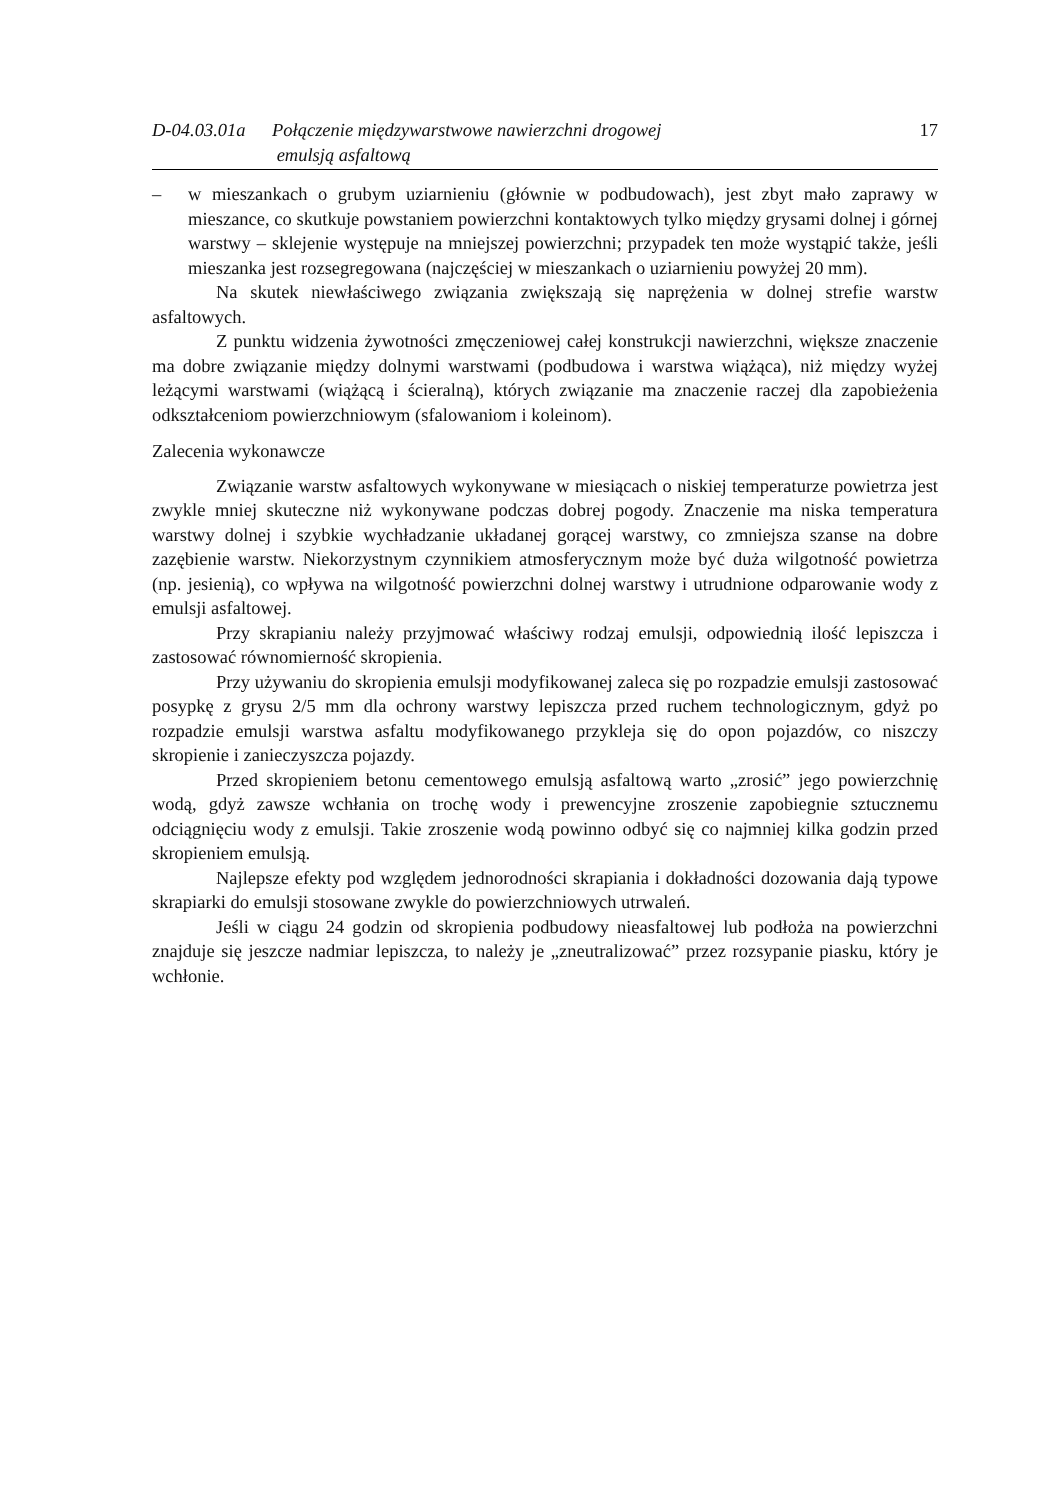D-04.03.01a
Połączenie międzywarstwowe nawierzchni drogowej
emulsją asfaltową
17
– w mieszankach o grubym uziarnieniu (głównie w podbudowach), jest zbyt mało zaprawy w mieszance, co skutkuje powstaniem powierzchni kontaktowych tylko między grysami dolnej i górnej warstwy – sklejenie występuje na mniejszej powierzchni; przypadek ten może wystąpić także, jeśli mieszanka jest rozsegregowana (najczęściej w mieszankach o uziarnieniu powyżej 20 mm).
Na skutek niewłaściwego związania zwiększają się naprężenia w dolnej strefie warstw asfaltowych.
Z punktu widzenia żywotności zmęczeniowej całej konstrukcji nawierzchni, większe znaczenie ma dobre związanie między dolnymi warstwami (podbudowa i warstwa wiążąca), niż między wyżej leżącymi warstwami (wiążącą i ścieralną), których związanie ma znaczenie raczej dla zapobieżenia odkształceniom powierzchniowym (sfalowaniom i koleinom).
Zalecenia wykonawcze
Związanie warstw asfaltowych wykonywane w miesiącach o niskiej temperaturze powietrza jest zwykle mniej skuteczne niż wykonywane podczas dobrej pogody. Znaczenie ma niska temperatura warstwy dolnej i szybkie wychładzanie układanej gorącej warstwy, co zmniejsza szanse na dobre zazębienie warstw. Niekorzystnym czynnikiem atmosferycznym może być duża wilgotność powietrza (np. jesienią), co wpływa na wilgotność powierzchni dolnej warstwy i utrudnione odparowanie wody z emulsji asfaltowej.
Przy skrapianiu należy przyjmować właściwy rodzaj emulsji, odpowiednią ilość lepiszcza i zastosować równomierność skropienia.
Przy używaniu do skropienia emulsji modyfikowanej zaleca się po rozpadzie emulsji zastosować posypkę z grysu 2/5 mm dla ochrony warstwy lepiszcza przed ruchem technologicznym, gdyż po rozpadzie emulsji warstwa asfaltu modyfikowanego przykleja się do opon pojazdów, co niszczy skropienie i zanieczyszcza pojazdy.
Przed skropieniem betonu cementowego emulsją asfaltową warto „zrosić” jego powierzchnię wodą, gdyż zawsze wchłania on trochę wody i prewencyjne zroszenie zapobiegnie sztucznemu odciągnięciu wody z emulsji. Takie zroszenie wodą powinno odbyć się co najmniej kilka godzin przed skropieniem emulsją.
Najlepsze efekty pod względem jednorodności skrapiania i dokładności dozowania dają typowe skrapiarki do emulsji stosowane zwykle do powierzchniowych utrwaleń.
Jeśli w ciągu 24 godzin od skropienia podbudowy nieasfaltowej lub podłoża na powierzchni znajduje się jeszcze nadmiar lepiszcza, to należy je „zneutralizować” przez rozsypanie piasku, który je wchłonie.